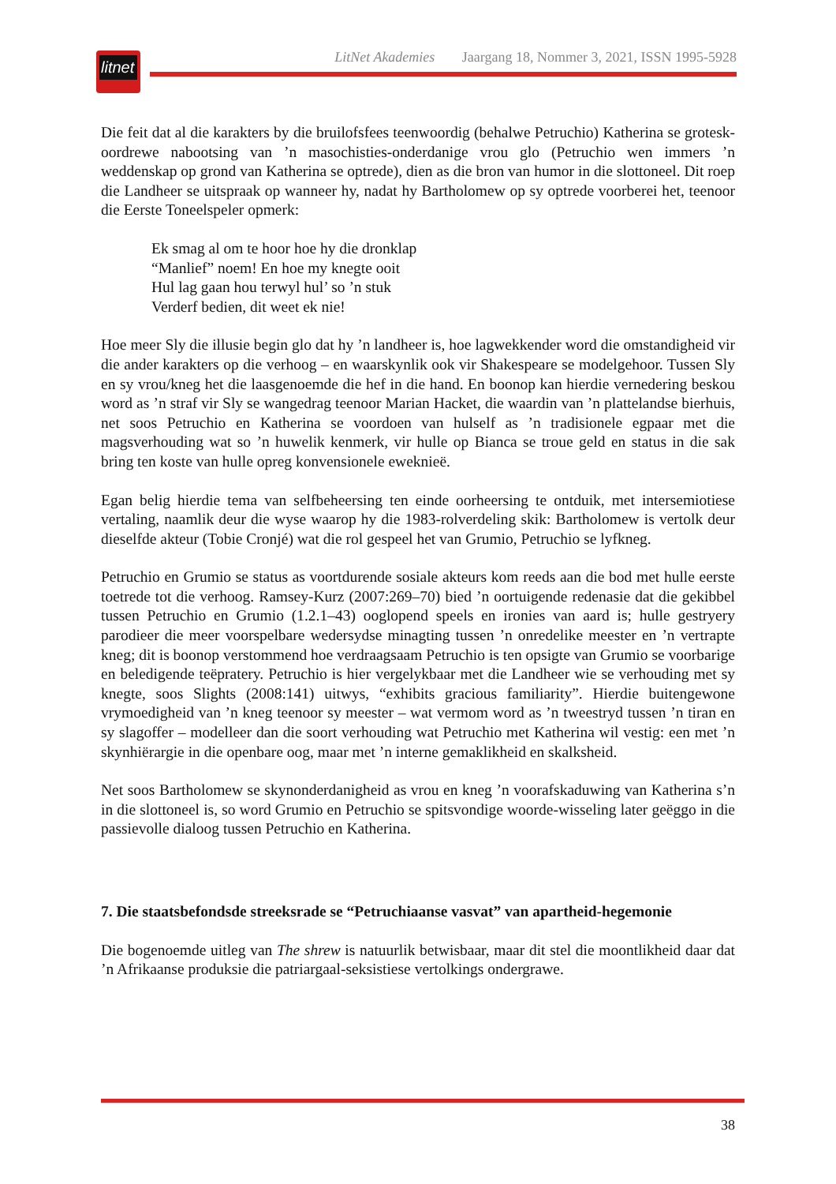litnet
LitNet Akademies Jaargang 18, Nommer 3, 2021, ISSN 1995-5928
Die feit dat al die karakters by die bruilofsfees teenwoordig (behalwe Petruchio) Katherina se grotesk-oordrewe nabootsing van ’n masochisties-onderdanige vrou glo (Petruchio wen immers ’n weddenskap op grond van Katherina se optrede), dien as die bron van humor in die slottoneel. Dit roep die Landheer se uitspraak op wanneer hy, nadat hy Bartholomew op sy optrede voorberei het, teenoor die Eerste Toneelspeler opmerk:
Ek smag al om te hoor hoe hy die dronklap
“Manlief” noem! En hoe my knegte ooit
Hul lag gaan hou terwyl hul’ so ’n stuk
Verderf bedien, dit weet ek nie!
Hoe meer Sly die illusie begin glo dat hy ’n landheer is, hoe lagwekkender word die omstandigheid vir die ander karakters op die verhoog – en waarskynlik ook vir Shakespeare se modelgehoor. Tussen Sly en sy vrou/kneg het die laasgenoemde die hef in die hand. En boonop kan hierdie vernedering beskou word as ’n straf vir Sly se wangedrag teenoor Marian Hacket, die waardin van ’n plattelandse bierhuis, net soos Petruchio en Katherina se voordoen van hulself as ’n tradisionele egpaar met die magsverhouding wat so ’n huwelik kenmerk, vir hulle op Bianca se troue geld en status in die sak bring ten koste van hulle opreg konvensionele eweknieë.
Egan belig hierdie tema van selfbeheersing ten einde oorheersing te ontduik, met intersemiotiese vertaling, naamlik deur die wyse waarop hy die 1983-rolverdeling skik: Bartholomew is vertolk deur dieselfde akteur (Tobie Cronjé) wat die rol gespeel het van Grumio, Petruchio se lyfkneg.
Petruchio en Grumio se status as voortdurende sosiale akteurs kom reeds aan die bod met hulle eerste toetrede tot die verhoog. Ramsey-Kurz (2007:269–70) bied ’n oortuigende redenasie dat die gekibbel tussen Petruchio en Grumio (1.2.1–43) ooglopend speels en ironies van aard is; hulle gestryery parodieer die meer voorspelbare wedersydse minagting tussen ’n onredelike meester en ’n vertrapte kneg; dit is boonop verstommend hoe verdraagsaam Petruchio is ten opsigte van Grumio se voorbarige en beledigende teëpratery. Petruchio is hier vergelykbaar met die Landheer wie se verhouding met sy knegte, soos Slights (2008:141) uitwys, “exhibits gracious familiarity”. Hierdie buitengewone vrymoedigheid van ’n kneg teenoor sy meester – wat vermom word as ’n tweestryd tussen ’n tiran en sy slagoffer – modelleer dan die soort verhouding wat Petruchio met Katherina wil vestig: een met ’n skynhiërargie in die openbare oog, maar met ’n interne gemaklikheid en skalksheid.
Net soos Bartholomew se skynonderdanigheid as vrou en kneg ’n voorafskaduwing van Katherina s’n in die slottoneel is, so word Grumio en Petruchio se spitsvondige woorde-wisseling later geëggo in die passievolle dialoog tussen Petruchio en Katherina.
7. Die staatsbefondsde streeksrade se “Petruchiaanse vasvat” van apartheid-hegemonie
Die bogenoemde uitleg van The shrew is natuurlik betwisbaar, maar dit stel die moontlikheid daar dat ’n Afrikaanse produksie die patriargaal-seksistiese vertolkings ondergrawe.
38